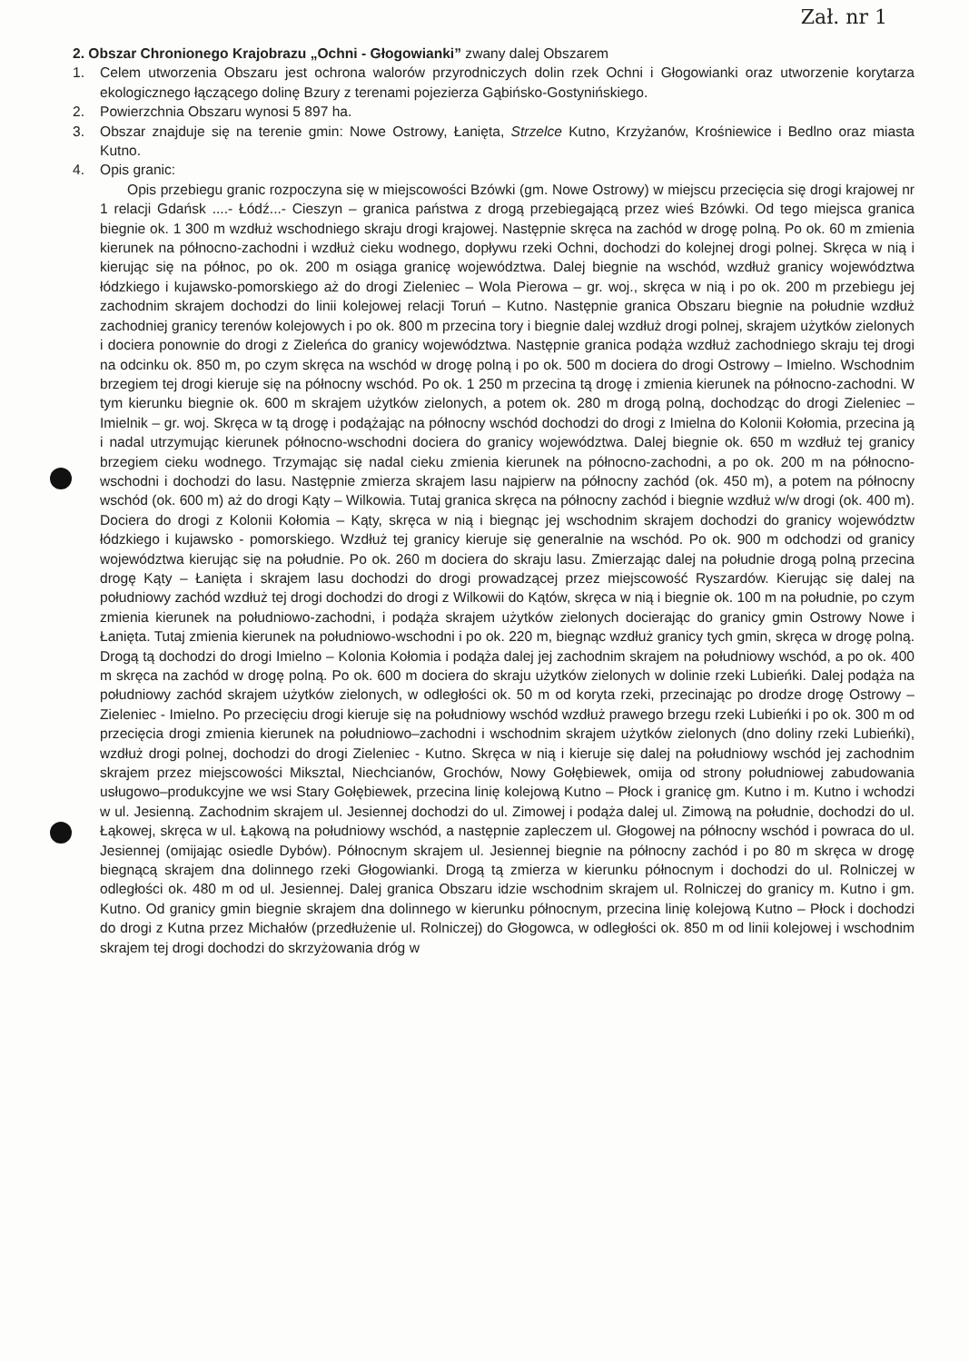Zał. nr 1
2. Obszar Chronionego Krajobrazu „Ochni - Głogowianki” zwany dalej Obszarem
1. Celem utworzenia Obszaru jest ochrona walorów przyrodniczych dolin rzek Ochni i Głogowianki oraz utworzenie korytarza ekologicznego łączącego dolinę Bzury z terenami pojezierza Gąbińsko-Gostynińskiego.
2. Powierzchnia Obszaru wynosi 5 897 ha.
3. Obszar znajduje się na terenie gmin: Nowe Ostrowy, Łanięta, Strzelce Kutno, Krzyżanów, Krośniewice i Bedlno oraz miasta Kutno.
4. Opis granic:
Opis przebiegu granic rozpoczyna się w miejscowości Bzówki (gm. Nowe Ostrowy) w miejscu przecięcia się drogi krajowej nr 1 relacji Gdańsk ....- Łódź...- Cieszyn – granica państwa z drogą przebiegającą przez wieś Bzówki. Od tego miejsca granica biegnie ok. 1 300 m wzdłuż wschodniego skraju drogi krajowej. Następnie skręca na zachód w drogę polną. Po ok. 60 m zmienia kierunek na północno-zachodni i wzdłuż cieku wodnego, dopływu rzeki Ochni, dochodzi do kolejnej drogi polnej. Skręca w nią i kierując się na północ, po ok. 200 m osiąga granicę województwa. Dalej biegnie na wschód, wzdłuż granicy województwa łódzkiego i kujawsko-pomorskiego aż do drogi Zieleniec – Wola Pierowa – gr. woj., skręca w nią i po ok. 200 m przebiegu jej zachodnim skrajem dochodzi do linii kolejowej relacji Toruń – Kutno. Następnie granica Obszaru biegnie na południe wzdłuż zachodniej granicy terenów kolejowych i po ok. 800 m przecina tory i biegnie dalej wzdłuż drogi polnej, skrajem użytków zielonych i dociera ponownie do drogi z Zieleńca do granicy województwa. Następnie granica podąża wzdłuż zachodniego skraju tej drogi na odcinku ok. 850 m, po czym skręca na wschód w drogę polną i po ok. 500 m dociera do drogi Ostrowy – Imielno. Wschodnim brzegiem tej drogi kieruje się na północny wschód. Po ok. 1 250 m przecina tą drogę i zmienia kierunek na północno-zachodni. W tym kierunku biegnie ok. 600 m skrajem użytków zielonych, a potem ok. 280 m drogą polną, dochodząc do drogi Zieleniec – Imielnik – gr. woj. Skręca w tą drogę i podążając na północny wschód dochodzi do drogi z Imielna do Kolonii Kołomia, przecina ją i nadal utrzymując kierunek północno-wschodni dociera do granicy województwa. Dalej biegnie ok. 650 m wzdłuż tej granicy brzegiem cieku wodnego. Trzymając się nadal cieku zmienia kierunek na północno-zachodni, a po ok. 200 m na północno-wschodni i dochodzi do lasu. Następnie zmierza skrajem lasu najpierw na północny zachód (ok. 450 m), a potem na północny wschód (ok. 600 m) aż do drogi Kąty – Wilkowia. Tutaj granica skręca na północny zachód i biegnie wzdłuż w/w drogi (ok. 400 m). Dociera do drogi z Kolonii Kołomia – Kąty, skręca w nią i biegnąc jej wschodnim skrajem dochodzi do granicy województw łódzkiego i kujawsko - pomorskiego. Wzdłuż tej granicy kieruje się generalnie na wschód. Po ok. 900 m odchodzi od granicy województwa kierując się na południe. Po ok. 260 m dociera do skraju lasu. Zmierzając dalej na południe drogą polną przecina drogę Kąty – Łanięta i skrajem lasu dochodzi do drogi prowadzącej przez miejscowość Ryszardów. Kierując się dalej na południowy zachód wzdłuż tej drogi dochodzi do drogi z Wilkowii do Kątów, skręca w nią i biegnie ok. 100 m na południe, po czym zmienia kierunek na południowo-zachodni, i podąża skrajem użytków zielonych docierając do granicy gmin Ostrowy Nowe i Łanięta. Tutaj zmienia kierunek na południowo-wschodni i po ok. 220 m, biegnąc wzdłuż granicy tych gmin, skręca w drogę polną. Drogą tą dochodzi do drogi Imielno – Kolonia Kołomia i podąża dalej jej zachodnim skrajem na południowy wschód, a po ok. 400 m skręca na zachód w drogę polną. Po ok. 600 m dociera do skraju użytków zielonych w dolinie rzeki Lubieńki. Dalej podąża na południowy zachód skrajem użytków zielonych, w odległości ok. 50 m od koryta rzeki, przecinając po drodze drogę Ostrowy – Zieleniec - Imielno. Po przecięciu drogi kieruje się na południowy wschód wzdłuż prawego brzegu rzeki Lubieńki i po ok. 300 m od przecięcia drogi zmienia kierunek na południowo–zachodni i wschodnim skrajem użytków zielonych (dno doliny rzeki Lubieńki), wzdłuż drogi polnej, dochodzi do drogi Zieleniec - Kutno. Skręca w nią i kieruje się dalej na południowy wschód jej zachodnim skrajem przez miejscowości Miksztal, Niechcianów, Grochów, Nowy Gołębiewek, omija od strony południowej zabudowania usługowo–produkcyjne we wsi Stary Gołębiewek, przecina linię kolejową Kutno – Płock i granicę gm. Kutno i m. Kutno i wchodzi w ul. Jesienną. Zachodnim skrajem ul. Jesiennej dochodzi do ul. Zimowej i podąża dalej ul. Zimową na południe, dochodzi do ul. Łąkowej, skręca w ul. Łąkową na południowy wschód, a następnie zapleczem ul. Głogowej na północny wschód i powraca do ul. Jesiennej (omijając osiedle Dybów). Północnym skrajem ul. Jesiennej biegnie na północny zachód i po 80 m skręca w drogę biegnącą skrajem dna dolinnego rzeki Głogowianki. Drogą tą zmierza w kierunku północnym i dochodzi do ul. Rolniczej w odległości ok. 480 m od ul. Jesiennej. Dalej granica Obszaru idzie wschodnim skrajem ul. Rolniczej do granicy m. Kutno i gm. Kutno. Od granicy gmin biegnie skrajem dna dolinnego w kierunku północnym, przecina linię kolejową Kutno – Płock i dochodzi do drogi z Kutna przez Michałów (przedłużenie ul. Rolniczej) do Głogowca, w odległości ok. 850 m od linii kolejowej i wschodnim skrajem tej drogi dochodzi do skrzyżowania dróg w